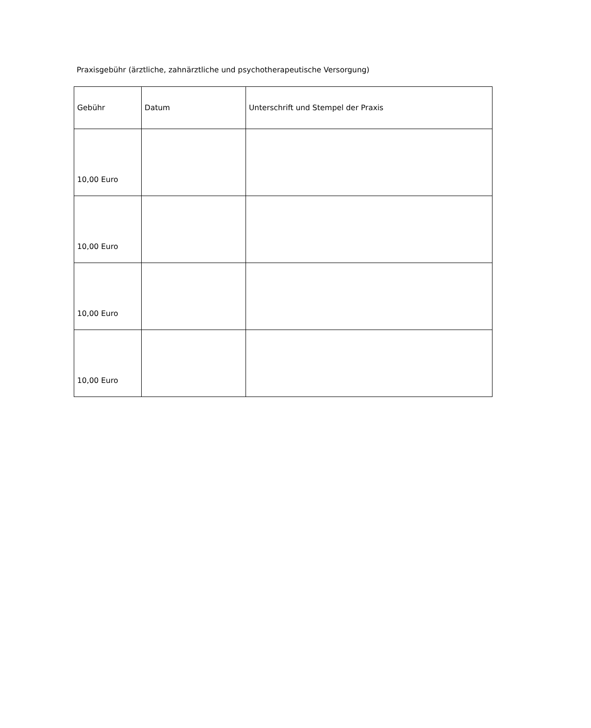Praxisgebühr (ärztliche, zahnärztliche und psychotherapeutische Versorgung)
| Gebühr | Datum | Unterschrift und Stempel der Praxis |
| --- | --- | --- |
| 10,00 Euro | | |
| 10,00 Euro | | |
| 10,00 Euro | | |
| 10,00 Euro | | |